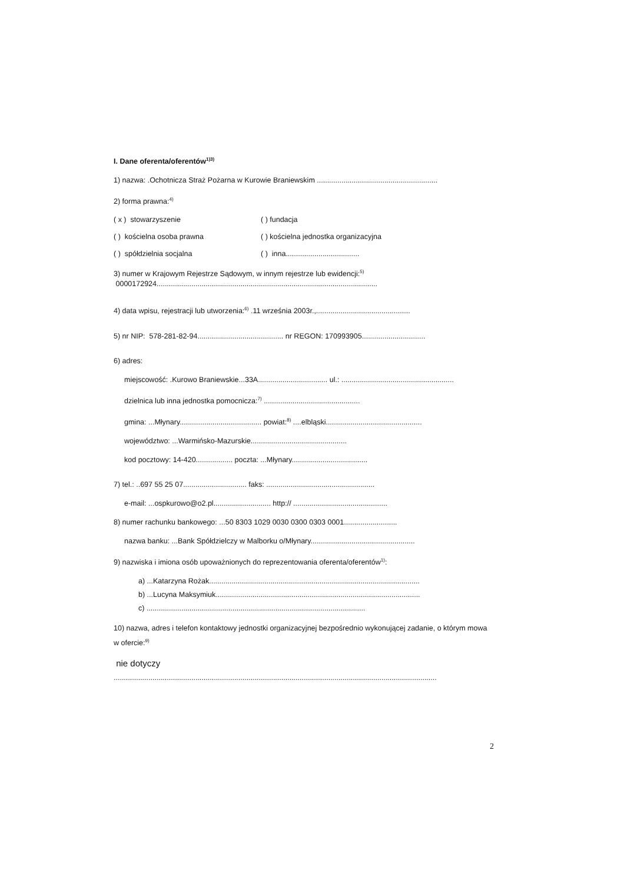I. Dane oferenta/oferentów<sup>1)3)</sup>
1) nazwa: .Ochotnicza Straż Pożarna w Kurowie Braniewskim ...........................................................
2) forma prawna:<sup>4)</sup>
( x ) stowarzyszenie ( ) fundacja
( ) kościelna osoba prawna ( ) kościelna jednostka organizacyjna
( ) spółdzielnia socjalna ( ) inna....................................
3) numer w Krajowym Rejestrze Sądowym, w innym rejestrze lub ewidencji:<sup>5)</sup>
0000172924............................................................................................................
4) data wpisu, rejestracji lub utworzenia:<sup>6)</sup> .11 września 2003r.,..............................................
5) nr NIP: 578-281-82-94.......................................... nr REGON: 170993905...............................
6) adres:
miejscowość: .Kurowo Braniewskie...33A.................................. ul.: .......................................................
dzielnica lub inna jednostka pomocnicza:<sup>7)</sup> ...............................................
gmina: ...Młynary........................................ powiat:<sup>8)</sup> ....elbląski...............................................
województwo: ...Warmińsko-Mazurskie...............................................
kod pocztowy: 14-420.................. poczta: ...Młynary.....................................
7) tel.: ..697 55 25 07............................... faks: .....................................................
e-mail: ...ospkurowo@o2.pl............................ http:// ..............................................
8) numer rachunku bankowego: ...50 8303 1029 0030 0300 0303 0001..........................
nazwa banku: ...Bank Spółdzielczy w Malborku o/Młynary...................................................
9) nazwiska i imiona osób upoważnionych do reprezentowania oferenta/oferentów<sup>1)</sup>:
a) ...Katarzyna Rożak.......................................................................................................
b) ...Lucyna Maksymiuk....................................................................................................
c) ...........................................................................................................
10) nazwa, adres i telefon kontaktowy jednostki organizacyjnej bezpośrednio wykonującej zadanie, o którym mowa w ofercie:<sup>9)</sup>
nie dotyczy
..............................................................................................................................................................
2